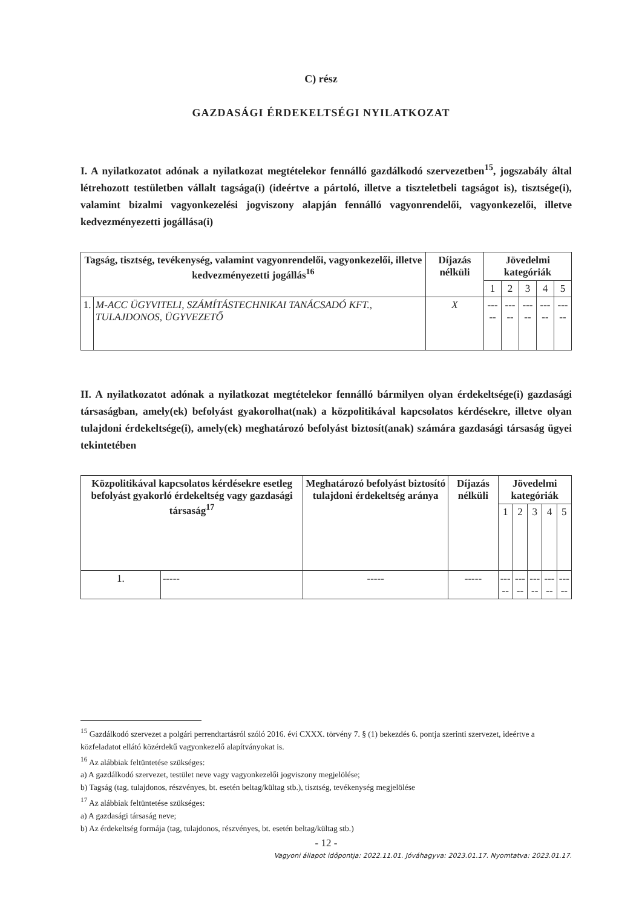C) rész
GAZDASÁGI ÉRDEKELTSÉGI NYILATKOZAT
I. A nyilatkozatot adónak a nyilatkozat megtételekor fennálló gazdálkodó szervezetben<sup>15</sup>, jogszabály által létrehozott testületben vállalt tagsága(i) (ideértve a pártoló, illetve a tiszteletbeli tagságot is), tisztsége(i), valamint bizalmi vagyonkezelési jogviszony alapján fennálló vagyonrendelői, vagyonkezelői, illetve kedvezményezetti jogállása(i)
| Tagság, tisztség, tevékenység, valamint vagyonrendelői, vagyonkezelői, illetve kedvezményezetti jogállás<sup>16</sup> | | Díjazás nélküli | Jövedelmi kategóriák | | | | |
| --- | --- | --- | --- | --- | --- | --- | --- |
| | | | 1 | 2 | 3 | 4 | 5 |
| 1. | M-ACC ÜGYVITELI, SZÁMÍTÁSTECHNIKAI TANÁCSADÓ KFT., TULAJDONOS, ÜGYVEZETŐ | X | ----- | ----- | ----- | ----- | ----- |
II. A nyilatkozatot adónak a nyilatkozat megtételekor fennálló bármilyen olyan érdekeltsége(i) gazdasági társaságban, amely(ek) befolyást gyakorolhat(nak) a közpolitikával kapcsolatos kérdésekre, illetve olyan tulajdoni érdekeltsége(i), amely(ek) meghatározó befolyást biztosít(anak) számára gazdasági társaság ügyei tekintetében
| Közpolitikával kapcsolatos kérdésekre esetleg befolyást gyakorló érdekeltség vagy gazdasági társaság<sup>17</sup> | | Meghatározó befolyást biztosító tulajdoni érdekeltség aránya | Díjazás nélküli | Jövedelmi kategóriák | | | | |
| --- | --- | --- | --- | --- | --- | --- | --- | --- |
| | | | | 1 | 2 | 3 | 4 | 5 |
| 1. | ----- | ----- | ----- | ----- | ----- | ----- | ----- | ----- |
<sup>15</sup> Gazdálkodó szervezet a polgári perrendtartásról szóló 2016. évi CXXX. törvény 7. § (1) bekezdés 6. pontja szerinti szervezet, ideértve a közfeladatot ellátó közérdekű vagyonkezelő alapítványokat is.
<sup>16</sup> Az alábbiak feltüntetése szükséges:
a) A gazdálkodó szervezet, testület neve vagy vagyonkezelői jogviszony megjelölése;
b) Tagság (tag, tulajdonos, részvényes, bt. esetén beltag/kültag stb.), tisztség, tevékenység megjelölése
<sup>17</sup> Az alábbiak feltüntetése szükséges:
a) A gazdasági társaság neve;
b) Az érdekeltség formája (tag, tulajdonos, részvényes, bt. esetén beltag/kültag stb.)
- 12 -
Vagyoni állapot időpontja: 2022.11.01. Jóváhagyva: 2023.01.17. Nyomtatva: 2023.01.17.